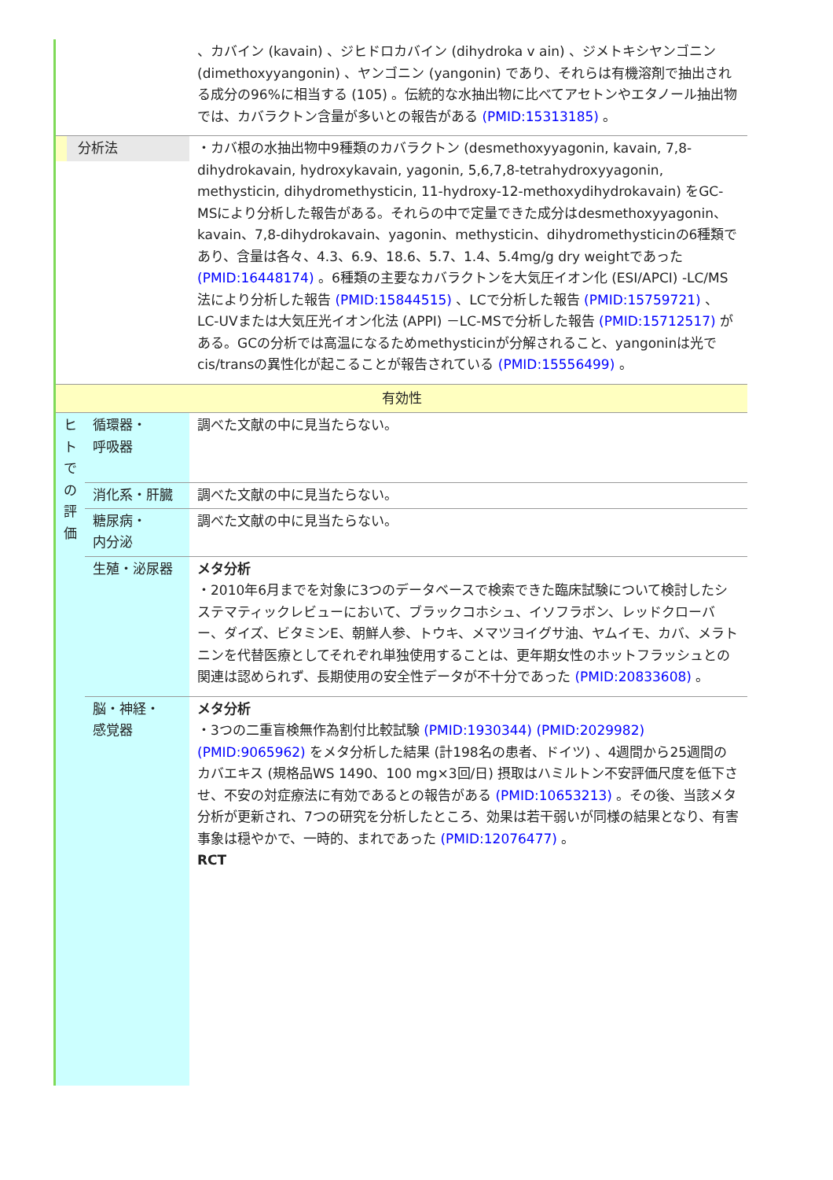| | | 、カバイン (kavain) 、ジヒドロカバイン (dihydroka v ain) 、ジメトキシヤンゴニン (dimethoxyyangonin) 、ヤンゴニン (yangonin) であり、それらは有機溶剤で抽出される成分の96%に相当する (105) 。伝統的な水抽出物に比べてアセトンやエタノール抽出物では、カバラクトン含量が多いとの報告がある (PMID:15313185) 。 |
| 分析法 | | ・カバ根の水抽出物中9種類のカバラクトン (desmethoxyyagonin, kavain, 7,8-dihydrokavain, hydroxykavain, yagonin, 5,6,7,8-tetrahydroxyyagonin, methysticin, dihydromethysticin, 11-hydroxy-12-methoxydihydrokavain) をGC-MSにより分析した報告がある。それらの中で定量できた成分はdesmethoxyyagonin、kavain、7,8-dihydrokavain、yagonin、methysticin、dihydromethysticinの6種類であり、含量は各々、4.3、6.9、18.6、5.7、1.4、5.4mg/g dry weightであった (PMID:16448174) 。6種類の主要なカバラクトンを大気圧イオン化 (ESI/APCI) -LC/MS法により分析した報告 (PMID:15844515) 、LCで分析した報告 (PMID:15759721) 、LC-UVまたは大気圧光イオン化法 (APPI) －LC-MSで分析した報告 (PMID:15712517) がある。GCの分析では高温になるためmethysticinが分解されること、yangoninは光でcis/transの異性化が起こることが報告されている (PMID:15556499) 。 |
| 有効性 | | |
| ヒ ト で の 評 価 | 循環器・ 呼吸器 | 調べた文献の中に見当たらない。 |
| | 消化系・肝臓 | 調べた文献の中に見当たらない。 |
| | 糖尿病・ 内分泌 | 調べた文献の中に見当たらない。 |
| | 生殖・泌尿器 | メタ分析 ・2010年6月までを対象に3つのデータベースで検索できた臨床試験について検討したシステマティックレビューにおいて、ブラックコホシュ、イソフラボン、レッドクローバー、ダイズ、ビタミンE、朝鮮人参、トウキ、メマツヨイグサ油、ヤムイモ、カバ、メラトニンを代替医療としてそれぞれ単独使用することは、更年期女性のホットフラッシュとの関連は認められず、長期使用の安全性データが不十分であった (PMID:20833608) 。 |
| | 脳・神経・ 感覚器 | メタ分析 ・3つの二重盲検無作為割付比較試験 (PMID:1930344) (PMID:2029982) (PMID:9065962) をメタ分析した結果 (計198名の患者、ドイツ) 、4週間から25週間のカバエキス (規格品WS 1490、100 mg×3回/日) 摂取はハミルトン不安評価尺度を低下させ、不安の対症療法に有効であるとの報告がある (PMID:10653213) 。その後、当該メタ分析が更新され、7つの研究を分析したところ、効果は若干弱いが同様の結果となり、有害事象は穏やかで、一時的、まれであった (PMID:12076477) 。 RCT |